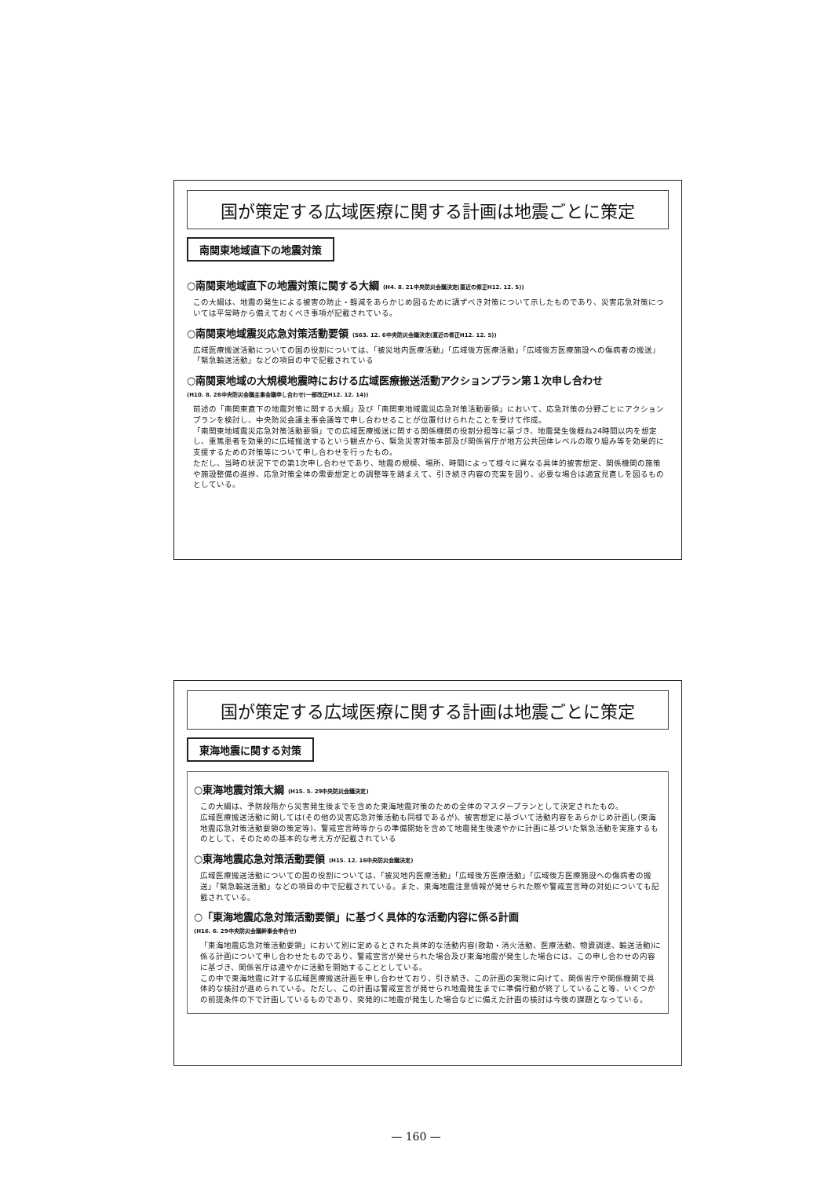国が策定する広域医療に関する計画は地震ごとに策定
南関東地域直下の地震対策
○南関東地域直下の地震対策に関する大綱 (H4. 8. 21中央防災会議決定(直近の修正H12. 12. 5))
この大綱は、地震の発生による被害の防止・軽減をあらかじめ図るために講ずべき対策について示したものであり、災害応急対策については平常時から備えておくべき事項が記載されている。
○南関東地域震災応急対策活動要領 (S63. 12. 6中央防災会議決定(直近の修正H12. 12. 5))
広域医療搬送活動についての国の役割については、「被災地内医療活動」「広域後方医療活動」「広域後方医療施設への傷病者の搬送」「緊急輸送活動」などの項目の中で記載されている
○南関東地域の大規模地震時における広域医療搬送活動アクションプラン第１次申し合わせ
(H10. 8. 28中央防災会議主事会議申し合わせ(一部改正H12. 12. 14))
前述の「南関東直下の地震対策に関する大綱」及び「南関東地域震災応急対策活動要領」において、応急対策の分野ごとにアクションプランを検討し、中央防災会議主事会議等で申し合わせることが位置付けられたことを受けて作成。
「南関東地域震災応急対策活動要領」での広域医療搬送に関する関係機関の役割分担等に基づき、地震発生後概ね24時間以内を想定し、重篤患者を効果的に広域搬送するという観点から、緊急災害対策本部及び関係省庁が地方公共団体レベルの取り組み等を効果的に支援するための対策等について申し合わせを行ったもの。
ただし、当時の状況下での第1次申し合わせであり、地震の規模、場所、時間によって様々に異なる具体的被害想定、関係機関の施策や施設整備の進捗、応急対策全体の需要想定との調整等を踏まえて、引き続き内容の充実を図り、必要な場合は適宜見直しを図るものとしている。
国が策定する広域医療に関する計画は地震ごとに策定
東海地震に関する対策
○東海地震対策大綱 (H15. 5. 29中央防災会議決定)
この大綱は、予防段階から災害発生後までを含めた東海地震対策のための全体のマスタープランとして決定されたもの。
広域医療搬送活動に関しては(その他の災害応急対策活動も同様であるが)、被害想定に基づいて活動内容をあらかじめ計画し(東海地震応急対策活動要領の策定等)、警戒宣言時等からの準備開始を含めて地震発生後速やかに計画に基づいた緊急活動を実施するものとして、そのための基本的な考え方が記載されている
○東海地震応急対策活動要領 (H15. 12. 16中央防災会議決定)
広域医療搬送活動についての国の役割については、「被災地内医療活動」「広域後方医療活動」「広域後方医療施設への傷病者の搬送」「緊急輸送活動」などの項目の中で記載されている。また、東海地震注意情報が発せられた際や警戒宣言時の対処についても記載されている。
○「東海地震応急対策活動要領」に基づく具体的な活動内容に係る計画
(H16. 6. 29中央防災会議幹事会申合せ)
「東海地震応急対策活動要領」において別に定めるとされた具体的な活動内容(救助・消火活動、医療活動、物資調達、輸送活動)に係る計画について申し合わせたものであり、警戒宣言が発せられた場合及び東海地震が発生した場合には、この申し合わせの内容に基づき、関係省庁は速やかに活動を開始することとしている。
この中で東海地震に対する広域医療搬送計画を申し合わせており、引き続き、この計画の実現に向けて、関係省庁や関係機関で具体的な検討が進められている。ただし、この計画は警戒宣言が発せられ地震発生までに準備行動が終了していること等、いくつかの前提条件の下で計画しているものであり、突発的に地震が発生した場合などに備えた計画の検討は今後の課題となっている。
— 160 —